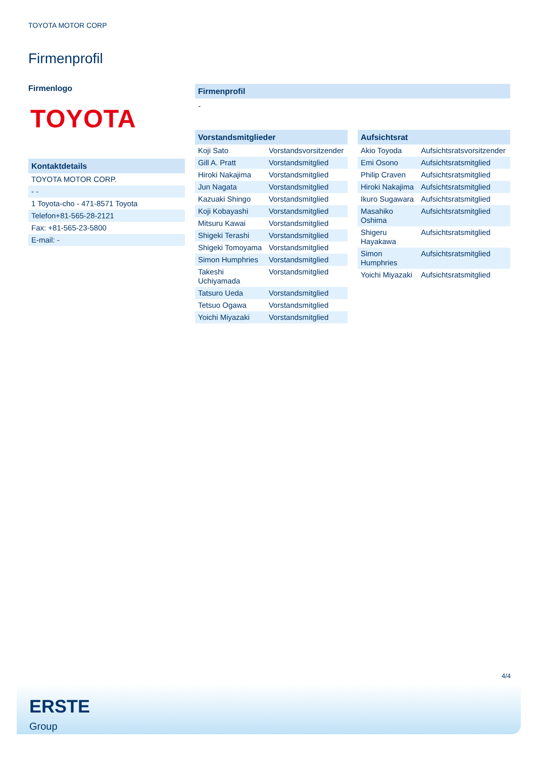TOYOTA MOTOR CORP
Firmenprofil
Firmenlogo
TOYOTA
Kontaktdetails
| TOYOTA MOTOR CORP. |
| - - |
| 1 Toyota-cho - 471-8571 Toyota |
| Telefon+81-565-28-2121 |
| Fax: +81-565-23-5800 |
| E-mail: - |
Firmenprofil
-
Vorstandsmitglieder
| Koji Sato | Vorstandsvorsitzender |
| Gill A. Pratt | Vorstandsmitglied |
| Hiroki Nakajima | Vorstandsmitglied |
| Jun Nagata | Vorstandsmitglied |
| Kazuaki Shingo | Vorstandsmitglied |
| Koji Kobayashi | Vorstandsmitglied |
| Mitsuru Kawai | Vorstandsmitglied |
| Shigeki Terashi | Vorstandsmitglied |
| Shigeki Tomoyama | Vorstandsmitglied |
| Simon Humphries | Vorstandsmitglied |
| Takeshi Uchiyamada | Vorstandsmitglied |
| Tatsuro Ueda | Vorstandsmitglied |
| Tetsuo Ogawa | Vorstandsmitglied |
| Yoichi Miyazaki | Vorstandsmitglied |
Aufsichtsrat
| Akio Toyoda | Aufsichtsratsvorsitzender |
| Emi Osono | Aufsichtsratsmitglied |
| Philip Craven | Aufsichtsratsmitglied |
| Hiroki Nakajima | Aufsichtsratsmitglied |
| Ikuro Sugawara | Aufsichtsratsmitglied |
| Masahiko Oshima | Aufsichtsratsmitglied |
| Shigeru Hayakawa | Aufsichtsratsmitglied |
| Simon Humphries | Aufsichtsratsmitglied |
| Yoichi Miyazaki | Aufsichtsratsmitglied |
4/4
ERSTE
Group